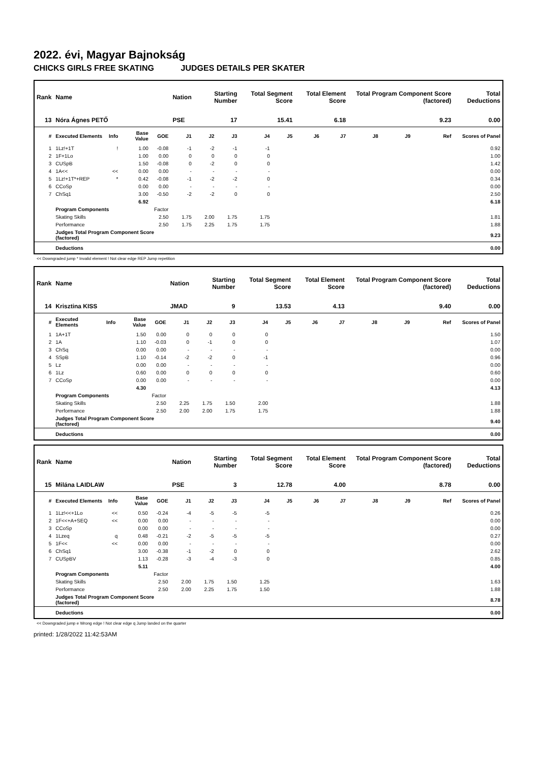2022. évi, Magyar Bajnokság
CHICKS GIRLS FREE SKATING JUDGES DETAILS PER SKATER
| Rank | Name | | | | Nation | Starting Number | | Total Segment Score | | Total Element Score | | Total Program Component Score (factored) | | | Total Deductions |
| --- | --- | --- | --- | --- | --- | --- | --- | --- | --- | --- | --- | --- | --- | --- | --- |
| 13 | Nóra Ágnes PETŐ | | | | PSE | 17 | | 15.41 | | 6.18 | | 9.23 | | | 0.00 |
| # | Executed Elements | Info | Base Value | GOE | J1 | J2 | J3 | J4 | J5 | J6 | J7 | J8 | J9 | Ref | Scores of Panel |
| 1 | 1Lz!+1T | ! | 1.00 | -0.08 | -1 | -2 | -1 | -1 | | | | | | | 0.92 |
| 2 | 1F+1Lo | | 1.00 | 0.00 | 0 | 0 | 0 | 0 | | | | | | | 1.00 |
| 3 | CUSpB | | 1.50 | -0.08 | 0 | -2 | 0 | 0 | | | | | | | 1.42 |
| 4 | 1A<< | << | 0.00 | 0.00 | - | - | - | - | | | | | | | 0.00 |
| 5 | 1Lz!+1T*+REP | * | 0.42 | -0.08 | -1 | -2 | -2 | 0 | | | | | | | 0.34 |
| 6 | CCoSp | | 0.00 | 0.00 | - | - | - | - | | | | | | | 0.00 |
| 7 | ChSq1 | | 3.00 | -0.50 | -2 | -2 | 0 | 0 | | | | | | | 2.50 |
| | | | 6.92 | | | | | | | | | | | | 6.18 |
| | Program Components | | | Factor | | | | | | | | | | | |
| | Skating Skills | | | 2.50 | 1.75 | 2.00 | 1.75 | 1.75 | | | | | | | 1.81 |
| | Performance | | | 2.50 | 1.75 | 2.25 | 1.75 | 1.75 | | | | | | | 1.88 |
| | Judges Total Program Component Score (factored) | | | | | | | | | | | | | | 9.23 |
| | Deductions | | | | | | | | | | | | | | 0.00 |
<< Downgraded jump * Invalid element ! Not clear edge REP Jump repetition
| Rank | Name | | | | Nation | Starting Number | | Total Segment Score | | Total Element Score | | Total Program Component Score (factored) | | | Total Deductions |
| --- | --- | --- | --- | --- | --- | --- | --- | --- | --- | --- | --- | --- | --- | --- | --- |
| 14 | Krisztina KISS | | | | JMAD | 9 | | 13.53 | | 4.13 | | 9.40 | | | 0.00 |
| # | Executed Elements | Info | Base Value | GOE | J1 | J2 | J3 | J4 | J5 | J6 | J7 | J8 | J9 | Ref | Scores of Panel |
| 1 | 1A+1T | | 1.50 | 0.00 | 0 | 0 | 0 | 0 | | | | | | | 1.50 |
| 2 | 1A | | 1.10 | -0.03 | 0 | -1 | 0 | 0 | | | | | | | 1.07 |
| 3 | ChSq | | 0.00 | 0.00 | - | - | - | - | | | | | | | 0.00 |
| 4 | SSpB | | 1.10 | -0.14 | -2 | -2 | 0 | -1 | | | | | | | 0.96 |
| 5 | Lz | | 0.00 | 0.00 | - | - | - | - | | | | | | | 0.00 |
| 6 | 1Lz | | 0.60 | 0.00 | 0 | 0 | 0 | 0 | | | | | | | 0.60 |
| 7 | CCoSp | | 0.00 | 0.00 | - | - | - | - | | | | | | | 0.00 |
| | | | 4.30 | | | | | | | | | | | | 4.13 |
| | Program Components | | | Factor | | | | | | | | | | | |
| | Skating Skills | | | 2.50 | 2.25 | 1.75 | 1.50 | 2.00 | | | | | | | 1.88 |
| | Performance | | | 2.50 | 2.00 | 2.00 | 1.75 | 1.75 | | | | | | | 1.88 |
| | Judges Total Program Component Score (factored) | | | | | | | | | | | | | | 9.40 |
| | Deductions | | | | | | | | | | | | | | 0.00 |
| Rank | Name | | | | Nation | Starting Number | | Total Segment Score | | Total Element Score | | Total Program Component Score (factored) | | | Total Deductions |
| --- | --- | --- | --- | --- | --- | --- | --- | --- | --- | --- | --- | --- | --- | --- | --- |
| 15 | Milána LAIDLAW | | | | PSE | 3 | | 12.78 | | 4.00 | | 8.78 | | | 0.00 |
| # | Executed Elements | Info | Base Value | GOE | J1 | J2 | J3 | J4 | J5 | J6 | J7 | J8 | J9 | Ref | Scores of Panel |
| 1 | 1Lz!<<+1Lo | << | 0.50 | -0.24 | -4 | -5 | -5 | -5 | | | | | | | 0.26 |
| 2 | 1F<<+A+SEQ | << | 0.00 | 0.00 | - | - | - | - | | | | | | | 0.00 |
| 3 | CCoSp | | 0.00 | 0.00 | - | - | - | - | | | | | | | 0.00 |
| 4 | 1Lzeq | q | 0.48 | -0.21 | -2 | -5 | -5 | -5 | | | | | | | 0.27 |
| 5 | 1F<< | << | 0.00 | 0.00 | - | - | - | - | | | | | | | 0.00 |
| 6 | ChSq1 | | 3.00 | -0.38 | -1 | -2 | 0 | 0 | | | | | | | 2.62 |
| 7 | CUSpBV | | 1.13 | -0.28 | -3 | -4 | -3 | 0 | | | | | | | 0.85 |
| | | | 5.11 | | | | | | | | | | | | 4.00 |
| | Program Components | | | Factor | | | | | | | | | | | |
| | Skating Skills | | | 2.50 | 2.00 | 1.75 | 1.50 | 1.25 | | | | | | | 1.63 |
| | Performance | | | 2.50 | 2.00 | 2.25 | 1.75 | 1.50 | | | | | | | 1.88 |
| | Judges Total Program Component Score (factored) | | | | | | | | | | | | | | 8.78 |
| | Deductions | | | | | | | | | | | | | | 0.00 |
<< Downgraded jump e Wrong edge ! Not clear edge q Jump landed on the quarter
printed: 1/28/2022 11:42:53AM